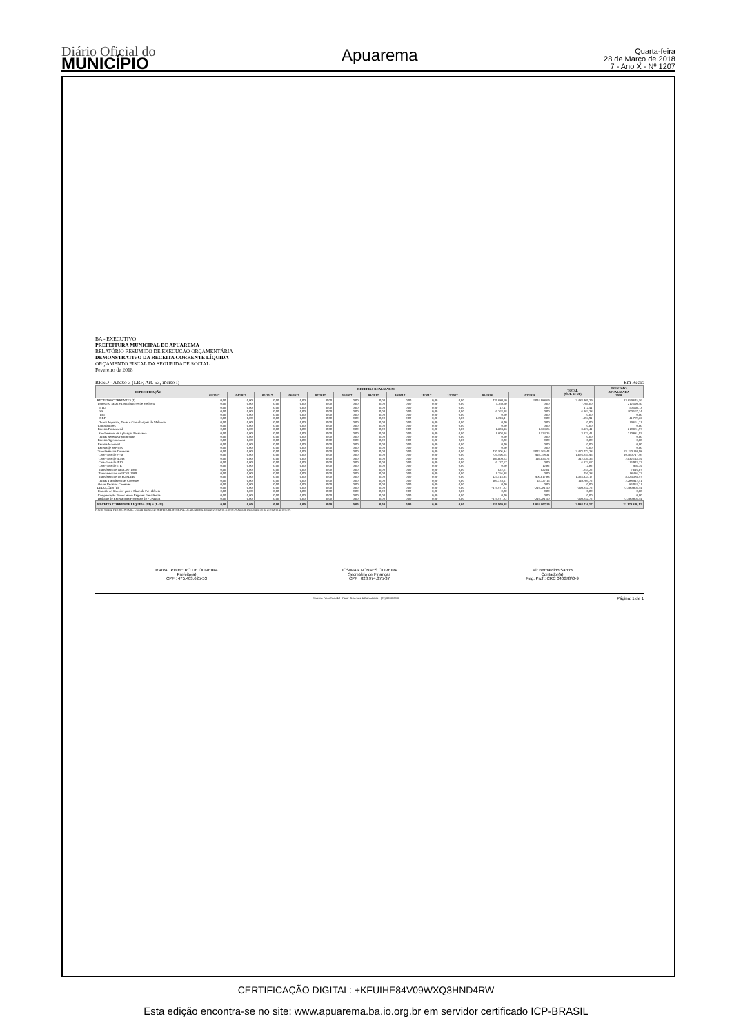Diário Oficial do
MUNICÍPIO
Apuarema
Quarta-feira
28 de Março de 2018
7 - Ano X - Nº 1207
BA - EXECUTIVO
PREFEITURA MUNICIPAL DE APUAREMA
RELATÓRIO RESUMIDO DE EXECUÇÃO ORÇAMENTÁRIA
DEMONSTRATIVO DA RECEITA CORRENTE LÍQUIDA
ORÇAMENTO FISCAL DA SEGURIDADE SOCIAL
Fevereiro de 2018
RREO - Anexo 3 (LRF, Art. 53, inciso I) Em Reais
| ESPECIFICAÇÃO | RECEITAS REALIZADAS | | | | | | | | | | | | TOTAL (ÚLT. 12 M.) | PREVISÃO ATUALIZADA 2018 |
| --- | --- | --- | --- | --- | --- | --- | --- | --- | --- | --- | --- | --- | --- | --- |
| | 03/2017 | 04/2017 | 05/2017 | 06/2017 | 07/2017 | 08/2017 | 09/2017 | 10/2017 | 11/2017 | 12/2017 | 01/2018 | 02/2018 | | |
| RECEITAS CORRENTES (I) | 0,00 | 0,00 | 0,00 | 0,00 | 0,00 | 0,00 | 0,00 | 0,00 | 0,00 | 0,00 | 1.439.880,60 | 2.044.088,69 | 3.483.969,29 | 23.659.645,56 |
| Impostos, Taxas e Contribuições de Melhoria | 0,00 | 0,00 | 0,00 | 0,00 | 0,00 | 0,00 | 0,00 | 0,00 | 0,00 | 0,00 | 7.769,60 | 0,00 | 7.769,60 | 212.599,40 |
| IPTU | 0,00 | 0,00 | 0,00 | 0,00 | 0,00 | 0,00 | 0,00 | 0,00 | 0,00 | 0,00 | 112,41 | 0,00 | 112,41 | 50.598,13 |
| ISS | 0,00 | 0,00 | 0,00 | 0,00 | 0,00 | 0,00 | 0,00 | 0,00 | 0,00 | 0,00 | 6.262,28 | 0,00 | 6.262,28 | 100.567,34 |
| ITBI | 0,00 | 0,00 | 0,00 | 0,00 | 0,00 | 0,00 | 0,00 | 0,00 | 0,00 | 0,00 | 0,00 | 0,00 | 0,00 | 0,00 |
| IRRF | 0,00 | 0,00 | 0,00 | 0,00 | 0,00 | 0,00 | 0,00 | 0,00 | 0,00 | 0,00 | 1.394,91 | 0,00 | 1.394,91 | 41.772,22 |
| Outros Impostos, Taxas e Contribuições de Melhoria | 0,00 | 0,00 | 0,00 | 0,00 | 0,00 | 0,00 | 0,00 | 0,00 | 0,00 | 0,00 | 0,00 | 0,00 | 0,00 | 19.661,71 |
| Contribuições | 0,00 | 0,00 | 0,00 | 0,00 | 0,00 | 0,00 | 0,00 | 0,00 | 0,00 | 0,00 | 0,00 | 0,00 | 0,00 | 0,00 |
| Receita Patrimonial | 0,00 | 0,00 | 0,00 | 0,00 | 0,00 | 0,00 | 0,00 | 0,00 | 0,00 | 0,00 | 1.604,16 | 1.523,25 | 3.127,41 | 210.881,97 |
| Rendimentos de Aplicação Financeira | 0,00 | 0,00 | 0,00 | 0,00 | 0,00 | 0,00 | 0,00 | 0,00 | 0,00 | 0,00 | 1.604,16 | 1.523,25 | 3.127,41 | 210.881,97 |
| Outras Receitas Patrimoniais | 0,00 | 0,00 | 0,00 | 0,00 | 0,00 | 0,00 | 0,00 | 0,00 | 0,00 | 0,00 | 0,00 | 0,00 | 0,00 | 0,00 |
| Receita Agropecuária | 0,00 | 0,00 | 0,00 | 0,00 | 0,00 | 0,00 | 0,00 | 0,00 | 0,00 | 0,00 | 0,00 | 0,00 | 0,00 | 0,00 |
| Receita Industrial | 0,00 | 0,00 | 0,00 | 0,00 | 0,00 | 0,00 | 0,00 | 0,00 | 0,00 | 0,00 | 0,00 | 0,00 | 0,00 | 0,00 |
| Receita de Serviços | 0,00 | 0,00 | 0,00 | 0,00 | 0,00 | 0,00 | 0,00 | 0,00 | 0,00 | 0,00 | 0,00 | 0,00 | 0,00 | 0,00 |
| Transferências Correntes | 0,00 | 0,00 | 0,00 | 0,00 | 0,00 | 0,00 | 0,00 | 0,00 | 0,00 | 0,00 | 1.430.506,84 | 2.042.565,44 | 3.473.072,28 | 23.150.110,98 |
| Cota-Parte do FPM | 0,00 | 0,00 | 0,00 | 0,00 | 0,00 | 0,00 | 0,00 | 0,00 | 0,00 | 0,00 | 726.496,64 | 949.758,31 | 1.676.254,95 | 10.160.717,96 |
| Cota-Parte do ICMS | 0,00 | 0,00 | 0,00 | 0,00 | 0,00 | 0,00 | 0,00 | 0,00 | 0,00 | 0,00 | 166.609,63 | 146.026,72 | 312.636,35 | 2.032.143,59 |
| Cota-Parte do IPVA | 0,00 | 0,00 | 0,00 | 0,00 | 0,00 | 0,00 | 0,00 | 0,00 | 0,00 | 0,00 | 6.127,67 | 0,00 | 6.127,67 | 116.943,32 |
| Cota-Parte do ITR | 0,00 | 0,00 | 0,00 | 0,00 | 0,00 | 0,00 | 0,00 | 0,00 | 0,00 | 0,00 | 0,00 | 12,82 | 12,82 | 956,39 |
| Transferências da LC 87/1996 | 0,00 | 0,00 | 0,00 | 0,00 | 0,00 | 0,00 | 0,00 | 0,00 | 0,00 | 0,00 | 622,61 | 622,61 | 1.245,22 | 7.616,07 |
| Transferências da LC 61/1989 | 0,00 | 0,00 | 0,00 | 0,00 | 0,00 | 0,00 | 0,00 | 0,00 | 0,00 | 0,00 | 1.756,38 | 0,00 | 1.756,38 | 18.436,27 |
| Transferências do FUNDEB | 0,00 | 0,00 | 0,00 | 0,00 | 0,00 | 0,00 | 0,00 | 0,00 | 0,00 | 0,00 | 424.515,34 | 900.817,83 | 1.325.333,17 | 8.524.384,97 |
| Outras Transferências Correntes | 0,00 | 0,00 | 0,00 | 0,00 | 0,00 | 0,00 | 0,00 | 0,00 | 0,00 | 0,00 | 104.378,57 | 45.327,15 | 149.705,72 | 2.288.912,41 |
| Outras Receitas Correntes | 0,00 | 0,00 | 0,00 | 0,00 | 0,00 | 0,00 | 0,00 | 0,00 | 0,00 | 0,00 | 0,00 | 0,00 | 0,00 | 86.053,21 |
| DEDUÇÕES (II) | 0,00 | 0,00 | 0,00 | 0,00 | 0,00 | 0,00 | 0,00 | 0,00 | 0,00 | 0,00 | -179.971,22 | -219.281,50 | -399.252,72 | -2.480.805,44 |
| Contrib. do Servidor para o Plano de Previdência | 0,00 | 0,00 | 0,00 | 0,00 | 0,00 | 0,00 | 0,00 | 0,00 | 0,00 | 0,00 | 0,00 | 0,00 | 0,00 | 0,00 |
| Compensação Financ. entre Regimes Previdência | 0,00 | 0,00 | 0,00 | 0,00 | 0,00 | 0,00 | 0,00 | 0,00 | 0,00 | 0,00 | 0,00 | 0,00 | 0,00 | 0,00 |
| Dedução de Receita para Formação do FUNDEB | 0,00 | 0,00 | 0,00 | 0,00 | 0,00 | 0,00 | 0,00 | 0,00 | 0,00 | 0,00 | -179.971,22 | -219.281,50 | -399.252,72 | -2.480.805,44 |
| RECEITA CORRENTE LÍQUIDA (III) = (I - II) | 0,00 | 0,00 | 0,00 | 0,00 | 0,00 | 0,00 | 0,00 | 0,00 | 0,00 | 0,00 | 1.259.909,38 | 1.824.807,19 | 3.084.716,57 | 21.178.840,12 |
FONTE: Sistema: FATOR CONTÁBIL, Unidade Responsável: PREFEITURA MUNICIPAL DE APUAREMA, Emissão:27/03/2018, às 10:05:29, Assinado Digitalmente no dia 27/03/2018, às 10:05:29.
RAIVAL PINHEIRO DE OLIVEIRA
Prefeito(a)
CPF : 475.403.625-53
JOSIMAR NOVAES OLIVEIRA
Secretário de Finanças
CPF : 028.974.375-37
Jair Bernardino Santos
Contador(a)
Reg. Prof.: CRC 040678/O-9
Sistema FatorContabil - Fator Sistemas & Consultoria - (71) 3038-8800 Página: 1 de 1
CERTIFICAÇÃO DIGITAL: +KFUIHE84V09WXQ3HND4RW
Esta edição encontra-se no site: www.apuarema.ba.io.org.br em servidor certificado ICP-BRASIL